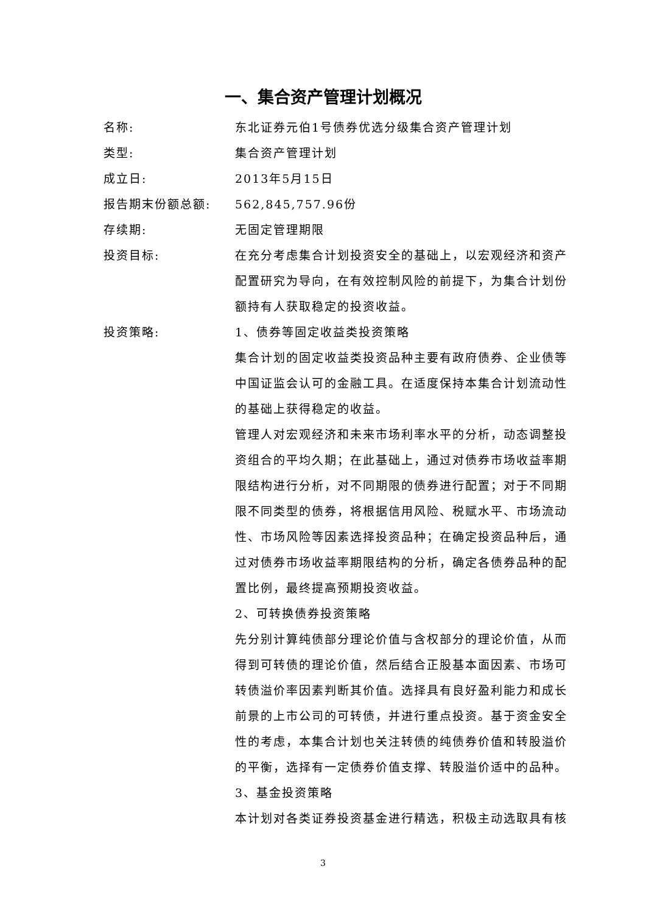一、集合资产管理计划概况
| 名称: | 东北证券元伯1号债券优选分级集合资产管理计划 |
| 类型: | 集合资产管理计划 |
| 成立日: | 2013年5月15日 |
| 报告期末份额总额: | 562,845,757.96份 |
| 存续期: | 无固定管理期限 |
| 投资目标: | 在充分考虑集合计划投资安全的基础上，以宏观经济和资产配置研究为导向，在有效控制风险的前提下，为集合计划份额持有人获取稳定的投资收益。 |
| 投资策略: | 1、债券等固定收益类投资策略 集合计划的固定收益类投资品种主要有政府债券、企业债等中国证监会认可的金融工具。在适度保持本集合计划流动性的基础上获得稳定的收益。 管理人对宏观经济和未来市场利率水平的分析，动态调整投资组合的平均久期；在此基础上，通过对债券市场收益率期限结构进行分析，对不同期限的债券进行配置；对于不同期限不同类型的债券，将根据信用风险、税赋水平、市场流动性、市场风险等因素选择投资品种；在确定投资品种后，通过对债券市场收益率期限结构的分析，确定各债券品种的配置比例，最终提高预期投资收益。 2、可转换债券投资策略 先分别计算纯债部分理论价值与含权部分的理论价值，从而得到可转债的理论价值，然后结合正股基本面因素、市场可转债溢价率因素判断其价值。选择具有良好盈利能力和成长前景的上市公司的可转债，并进行重点投资。基于资金安全性的考虑，本集合计划也关注转债的纯债券价值和转股溢价的平衡，选择有一定债券价值支撑、转股溢价适中的品种。 3、基金投资策略 本计划对各类证券投资基金进行精选，积极主动选取具有核 |
3